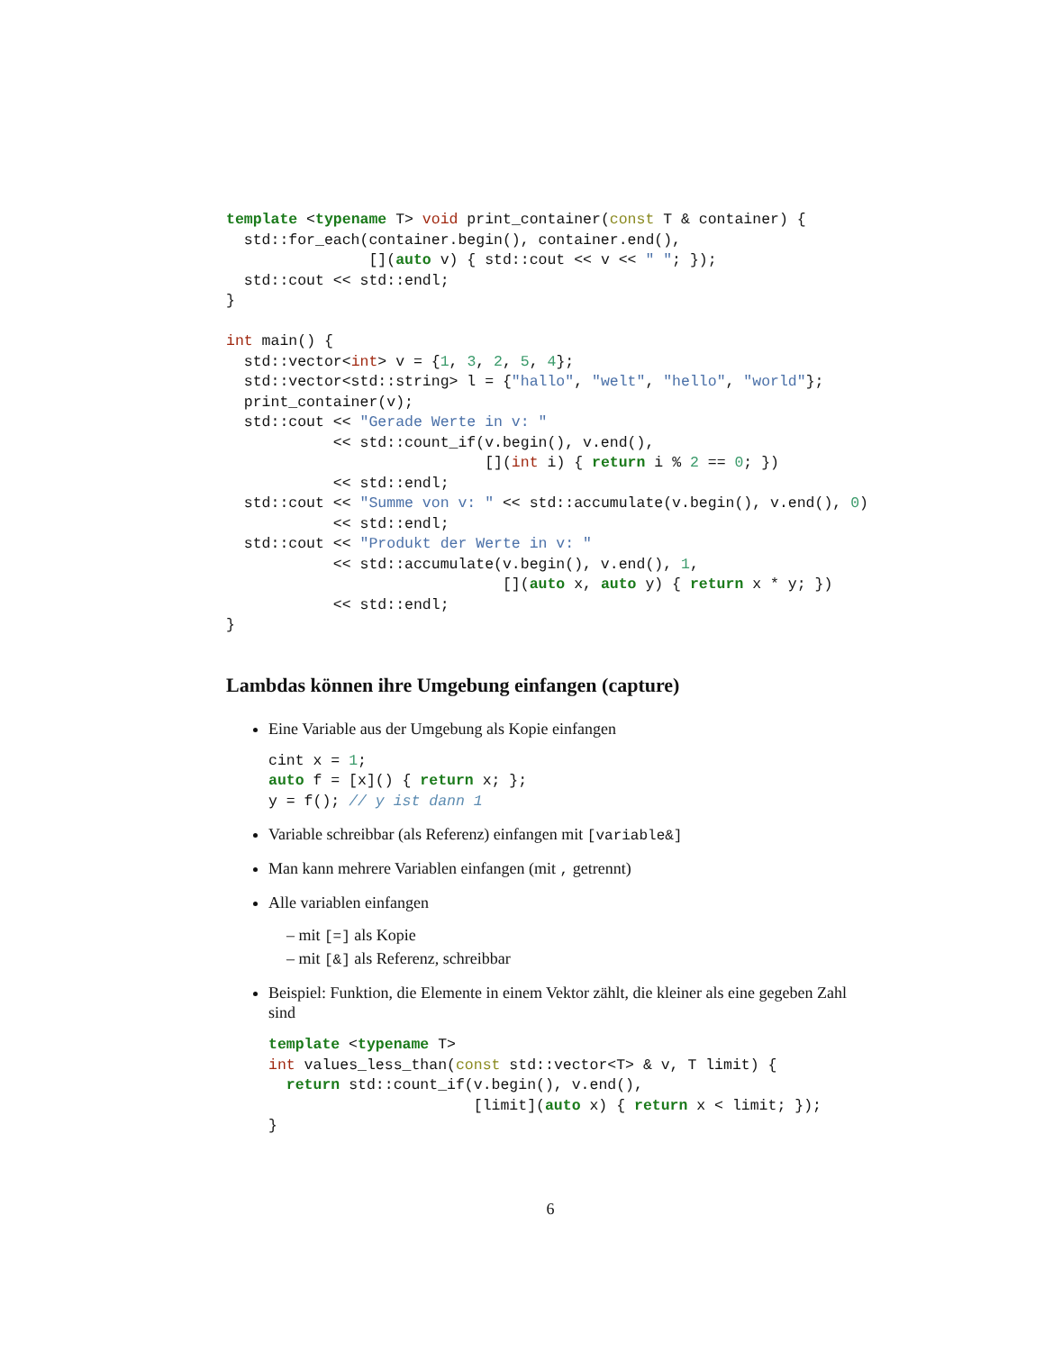template <typename T> void print_container(const T & container) {
  std::for_each(container.begin(), container.end(),
                [](auto v) { std::cout << v << " "; });
  std::cout << std::endl;
}

int main() {
  std::vector<int> v = {1, 3, 2, 5, 4};
  std::vector<std::string> l = {"hallo", "welt", "hello", "world"};
  print_container(v);
  std::cout << "Gerade Werte in v: "
            << std::count_if(v.begin(), v.end(),
                             [](int i) { return i % 2 == 0; })
            << std::endl;
  std::cout << "Summe von v: " << std::accumulate(v.begin(), v.end(), 0)
            << std::endl;
  std::cout << "Produkt der Werte in v: "
            << std::accumulate(v.begin(), v.end(), 1,
                               [](auto x, auto y) { return x * y; })
            << std::endl;
}
Lambdas können ihre Umgebung einfangen (capture)
Eine Variable aus der Umgebung als Kopie einfangen
cint x = 1;
auto f = [x]() { return x; };
y = f(); // y ist dann 1
Variable schreibbar (als Referenz) einfangen mit [variable&]
Man kann mehrere Variablen einfangen (mit , getrennt)
Alle variablen einfangen
– mit [=] als Kopie
– mit [&] als Referenz, schreibbar
Beispiel: Funktion, die Elemente in einem Vektor zählt, die kleiner als eine gegeben Zahl sind
template <typename T>
int values_less_than(const std::vector<T> & v, T limit) {
  return std::count_if(v.begin(), v.end(),
                       [limit](auto x) { return x < limit; });
}
6